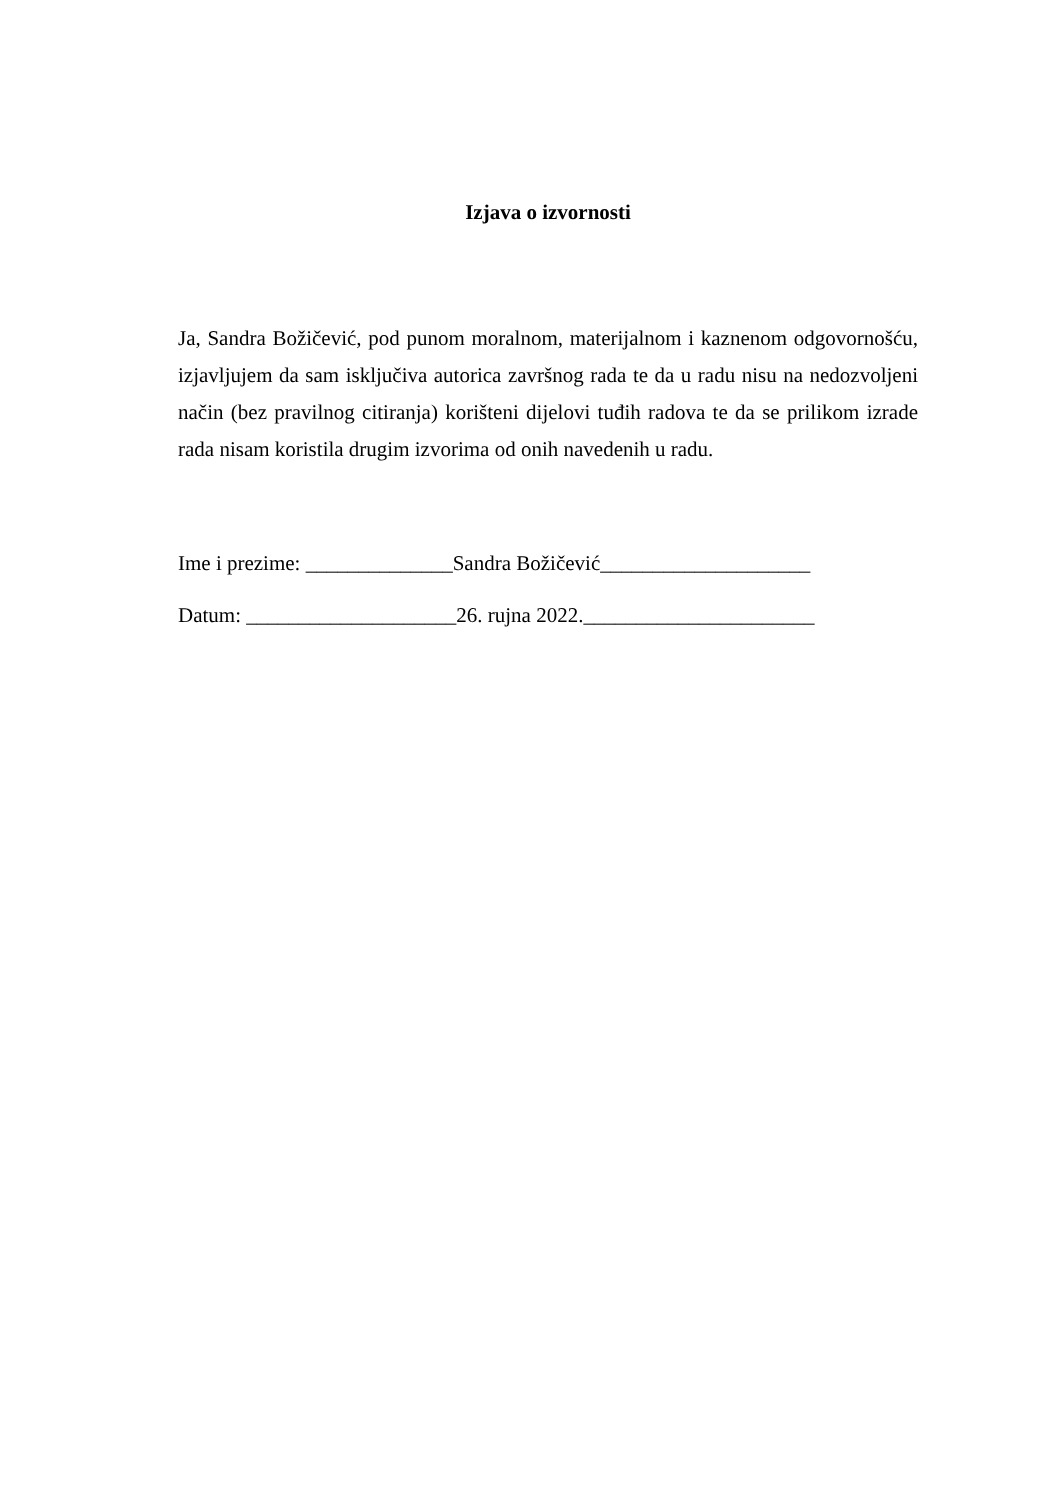Izjava o izvornosti
Ja, Sandra Božičević, pod punom moralnom, materijalnom i kaznenom odgovornošću, izjavljujem da sam isključiva autorica završnog rada te da u radu nisu na nedozvoljeni način (bez pravilnog citiranja) korišteni dijelovi tuđih radova te da se prilikom izrade rada nisam koristila drugim izvorima od onih navedenih u radu.
Ime i prezime: ______________Sandra Božičević____________________
Datum: ____________________26. rujna 2022.______________________